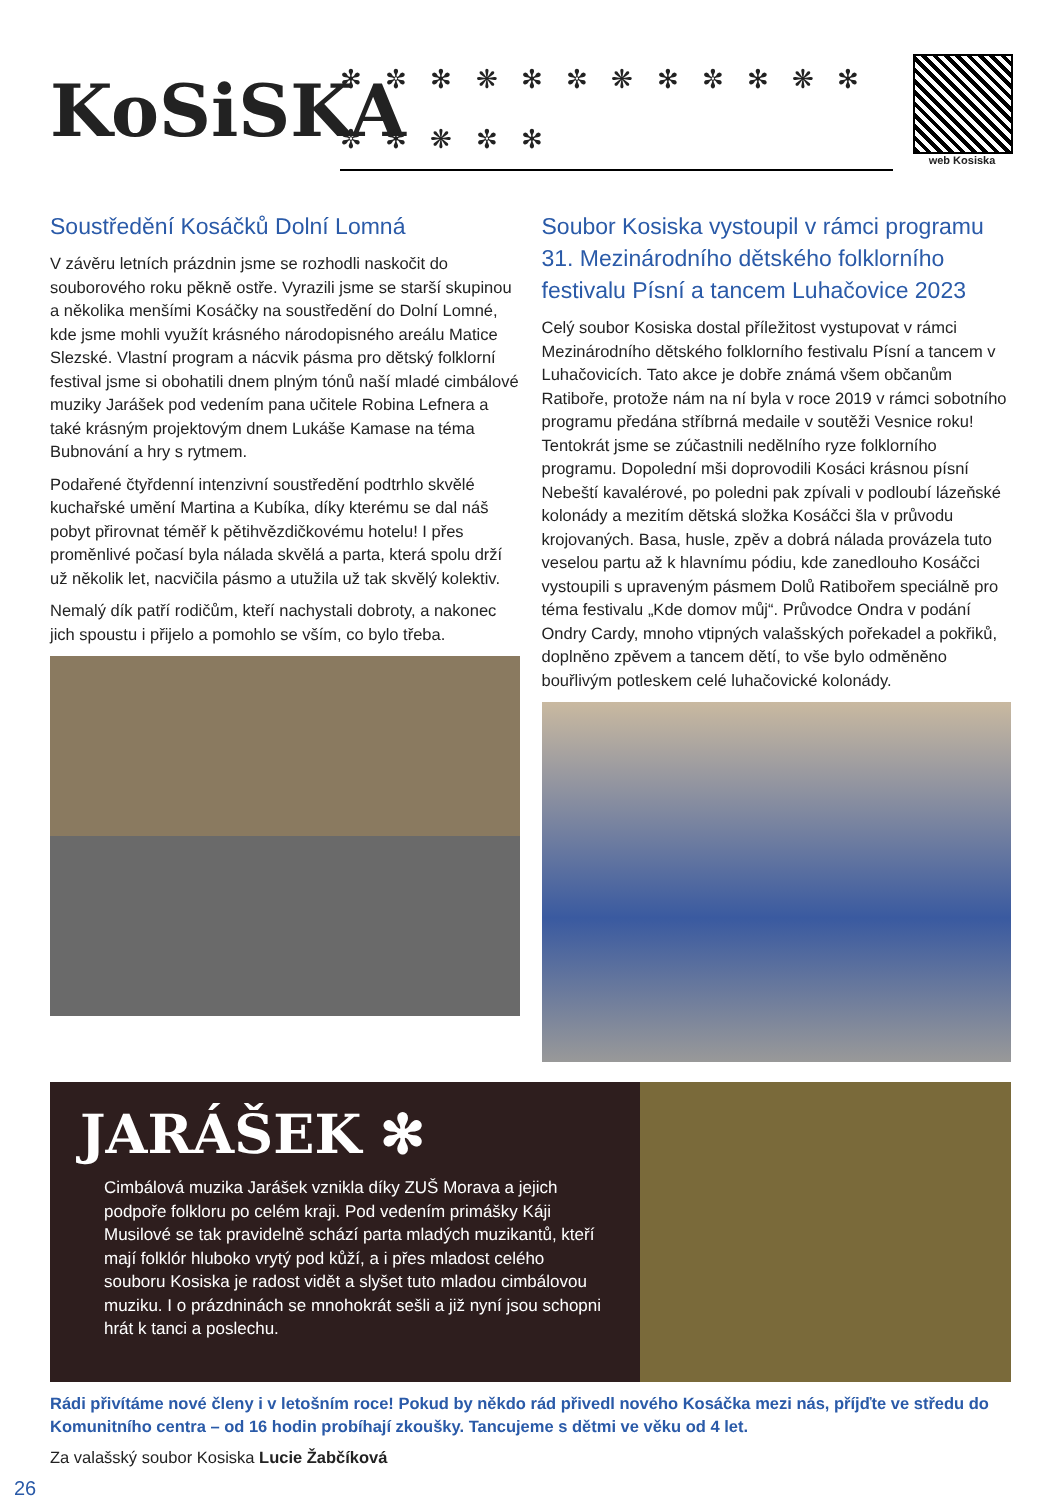KoSiSKA
✻ ✼ ✻ ❋ ✻ ✼ ❋ ✻ ✼ ✻ ❋ ✻ ✼ ✻ ❋ ✼ ✻
web Kosiska
Soustředění Kosáčků Dolní Lomná
V závěru letních prázdnin jsme se rozhodli naskočit do souborového roku pěkně ostře. Vyrazili jsme se starší skupinou a několika menšími Kosáčky na soustředění do Dolní Lomné, kde jsme mohli využít krásného národopisného areálu Matice Slezské. Vlastní program a nácvik pásma pro dětský folklorní festival jsme si obohatili dnem plným tónů naší mladé cimbálové muziky Jarášek pod vedením pana učitele Robina Lefnera a také krásným projektovým dnem Lukáše Kamase na téma Bubnování a hry s rytmem.
Podařené čtyřdenní intenzivní soustředění podtrhlo skvělé kuchařské umění Martina a Kubíka, díky kterému se dal náš pobyt přirovnat téměř k pětihvězdičkovému hotelu! I přes proměnlivé počasí byla nálada skvělá a parta, která spolu drží už několik let, nacvičila pásmo a utužila už tak skvělý kolektiv.
Nemalý dík patří rodičům, kteří nachystali dobroty, a nakonec jich spoustu i přijelo a pomohlo se vším, co bylo třeba.
Soubor Kosiska vystoupil v rámci programu 31. Mezinárodního dětského folklorního festivalu Písní a tancem Luhačovice 2023
Celý soubor Kosiska dostal příležitost vystupovat v rámci Mezinárodního dětského folklorního festivalu Písní a tancem v Luhačovicích. Tato akce je dobře známá všem občanům Ratiboře, protože nám na ní byla v roce 2019 v rámci sobotního programu předána stříbrná medaile v soutěži Vesnice roku! Tentokrát jsme se zúčastnili nedělního ryze folklorního programu. Dopolední mši doprovodili Kosáci krásnou písní Nebeští kavalérové, po poledni pak zpívali v podloubí lázeňské kolonády a mezitím dětská složka Kosáčci šla v průvodu krojovaných. Basa, husle, zpěv a dobrá nálada provázela tuto veselou partu až k hlavnímu pódiu, kde zanedlouho Kosáčci vystoupili s upraveným pásmem Dolů Ratibořem speciálně pro téma festivalu „Kde domov můj“. Průvodce Ondra v podání Ondry Cardy, mnoho vtipných valašských pořekadel a pokřiků, doplněno zpěvem a tancem dětí, to vše bylo odměněno bouřlivým potleskem celé luhačovické kolonády.
JARÁŠEK ✻
Cimbálová muzika Jarášek vznikla díky ZUŠ Morava a jejich podpoře folkloru po celém kraji. Pod vedením primášky Káji Musilové se tak pravidelně schází parta mladých muzikantů, kteří mají folklór hluboko vrytý pod kůží, a i přes mladost celého souboru Kosiska je radost vidět a slyšet tuto mladou cimbálovou muziku. I o prázdninách se mnohokrát sešli a již nyní jsou schopni hrát k tanci a poslechu.
Rádi přivítáme nové členy i v letošním roce! Pokud by někdo rád přivedl nového Kosáčka mezi nás, příjďte ve středu do Komunitního centra – od 16 hodin probíhají zkoušky. Tancujeme s dětmi ve věku od 4 let.
Za valašský soubor Kosiska Lucie Žabčíková
26